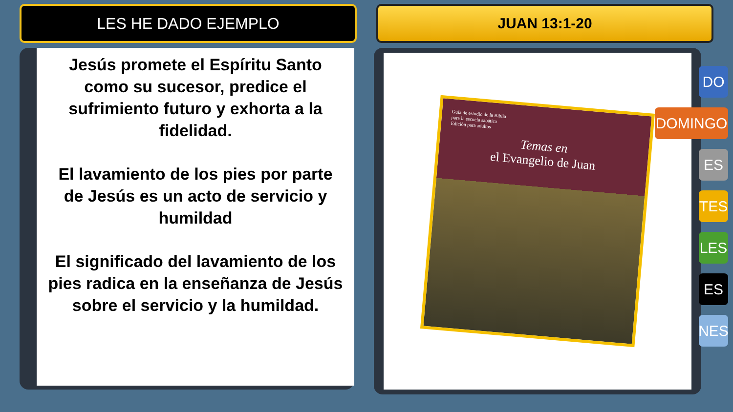LES HE DADO EJEMPLO JUAN 13:1-20
Jesús promete el Espíritu Santo como su sucesor, predice el sufrimiento futuro y exhorta a la fidelidad.
El lavamiento de los pies por parte de Jesús es un acto de servicio y humildad
El significado del lavamiento de los pies radica en la enseñanza de Jesús sobre el servicio y la humildad.
Guía de estudio de la Biblia
para la escuela sabática
Edición para adultos
Temas en
el Evangelio de Juan
DO
DOMINGO
ES
TES
LES
ES
NES